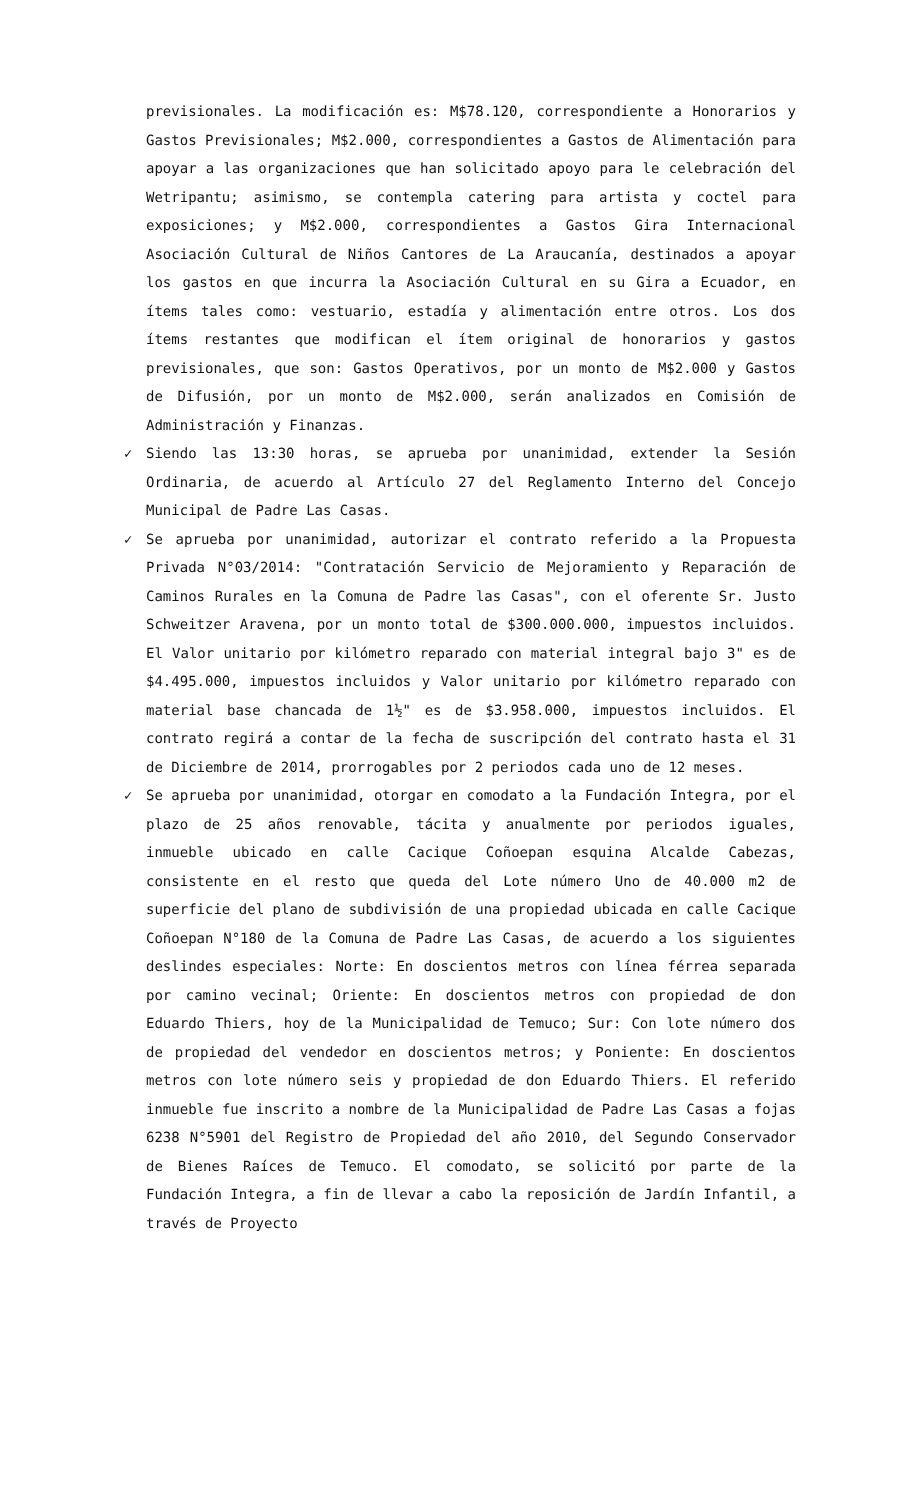previsionales. La modificación es: M$78.120, correspondiente a Honorarios y Gastos Previsionales; M$2.000, correspondientes a Gastos de Alimentación para apoyar a las organizaciones que han solicitado apoyo para le celebración del Wetripantu; asimismo, se contempla catering para artista y coctel para exposiciones; y M$2.000, correspondientes a Gastos Gira Internacional Asociación Cultural de Niños Cantores de La Araucanía, destinados a apoyar los gastos en que incurra la Asociación Cultural en su Gira a Ecuador, en ítems tales como: vestuario, estadía y alimentación entre otros. Los dos ítems restantes que modifican el ítem original de honorarios y gastos previsionales, que son: Gastos Operativos, por un monto de M$2.000 y Gastos de Difusión, por un monto de M$2.000, serán analizados en Comisión de Administración y Finanzas.
✓ Siendo las 13:30 horas, se aprueba por unanimidad, extender la Sesión Ordinaria, de acuerdo al Artículo 27 del Reglamento Interno del Concejo Municipal de Padre Las Casas.
✓ Se aprueba por unanimidad, autorizar el contrato referido a la Propuesta Privada N°03/2014: "Contratación Servicio de Mejoramiento y Reparación de Caminos Rurales en la Comuna de Padre las Casas", con el oferente Sr. Justo Schweitzer Aravena, por un monto total de $300.000.000, impuestos incluidos. El Valor unitario por kilómetro reparado con material integral bajo 3" es de $4.495.000, impuestos incluidos y Valor unitario por kilómetro reparado con material base chancada de 1½" es de $3.958.000, impuestos incluidos. El contrato regirá a contar de la fecha de suscripción del contrato hasta el 31 de Diciembre de 2014, prorrogables por 2 periodos cada uno de 12 meses.
✓ Se aprueba por unanimidad, otorgar en comodato a la Fundación Integra, por el plazo de 25 años renovable, tácita y anualmente por periodos iguales, inmueble ubicado en calle Cacique Coñoepan esquina Alcalde Cabezas, consistente en el resto que queda del Lote número Uno de 40.000 m2 de superficie del plano de subdivisión de una propiedad ubicada en calle Cacique Coñoepan N°180 de la Comuna de Padre Las Casas, de acuerdo a los siguientes deslindes especiales: Norte: En doscientos metros con línea férrea separada por camino vecinal; Oriente: En doscientos metros con propiedad de don Eduardo Thiers, hoy de la Municipalidad de Temuco; Sur: Con lote número dos de propiedad del vendedor en doscientos metros; y Poniente: En doscientos metros con lote número seis y propiedad de don Eduardo Thiers. El referido inmueble fue inscrito a nombre de la Municipalidad de Padre Las Casas a fojas 6238 N°5901 del Registro de Propiedad del año 2010, del Segundo Conservador de Bienes Raíces de Temuco. El comodato, se solicitó por parte de la Fundación Integra, a fin de llevar a cabo la reposición de Jardín Infantil, a través de Proyecto